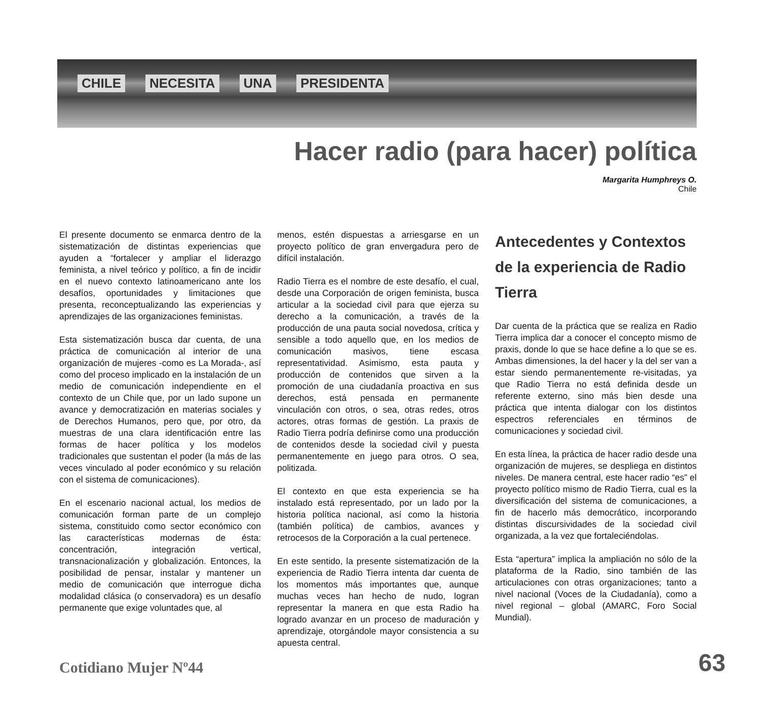CHILE NECESITA UNA PRESIDENTA
Hacer radio (para hacer) política
Margarita Humphreys O.
Chile
El presente documento se enmarca dentro de la sistematización de distintas experiencias que ayuden a “fortalecer y ampliar el liderazgo feminista, a nivel teórico y político, a fin de incidir en el nuevo contexto latinoamericano ante los desafíos, oportunidades y limitaciones que presenta, reconceptualizando las experiencias y aprendizajes de las organizaciones feministas.
Esta sistematización busca dar cuenta, de una práctica de comunicación al interior de una organización de mujeres -como es La Morada-, así como del proceso implicado en la instalación de un medio de comunicación independiente en el contexto de un Chile que, por un lado supone un avance y democratización en materias sociales y de Derechos Humanos, pero que, por otro, da muestras de una clara identificación entre las formas de hacer política y los modelos tradicionales que sustentan el poder (la más de las veces vinculado al poder económico y su relación con el sistema de comunicaciones).
En el escenario nacional actual, los medios de comunicación forman parte de un complejo sistema, constituido como sector económico con las características modernas de ésta: concentración, integración vertical, transnacionalización y globalización. Entonces, la posibilidad de pensar, instalar y mantener un medio de comunicación que interrogue dicha modalidad clásica (o conservadora) es un desafío permanente que exige voluntades que, al
menos, estén dispuestas a arriesgarse en un proyecto político de gran envergadura pero de difícil instalación.
Radio Tierra es el nombre de este desafío, el cual, desde una Corporación de origen feminista, busca articular a la sociedad civil para que ejerza su derecho a la comunicación, a través de la producción de una pauta social novedosa, crítica y sensible a todo aquello que, en los medios de comunicación masivos, tiene escasa representatividad. Asimismo, esta pauta y producción de contenidos que sirven a la promoción de una ciudadanía proactiva en sus derechos, está pensada en permanente vinculación con otros, o sea, otras redes, otros actores, otras formas de gestión. La praxis de Radio Tierra podría definirse como una producción de contenidos desde la sociedad civil y puesta permanentemente en juego para otros. O sea, politizada.
El contexto en que esta experiencia se ha instalado está representado, por un lado por la historia política nacional, así como la historia (también política) de cambios, avances y retrocesos de la Corporación a la cual pertenece.
En este sentido, la presente sistematización de la experiencia de Radio Tierra intenta dar cuenta de los momentos más importantes que, aunque muchas veces han hecho de nudo, logran representar la manera en que esta Radio ha logrado avanzar en un proceso de maduración y aprendizaje, otorgándole mayor consistencia a su apuesta central.
Antecedentes y Contextos de la experiencia de Radio Tierra
Dar cuenta de la práctica que se realiza en Radio Tierra implica dar a conocer el concepto mismo de praxis, donde lo que se hace define a lo que se es. Ambas dimensiones, la del hacer y la del ser van a estar siendo permanentemente re-visitadas, ya que Radio Tierra no está definida desde un referente externo, sino más bien desde una práctica que intenta dialogar con los distintos espectros referenciales en términos de comunicaciones y sociedad civil.
En esta línea, la práctica de hacer radio desde una organización de mujeres, se despliega en distintos niveles. De manera central, este hacer radio “es” el proyecto político mismo de Radio Tierra, cual es la diversificación del sistema de comunicaciones, a fin de hacerlo más democrático, incorporando distintas discursividades de la sociedad civil organizada, a la vez que fortaleciéndolas.
Esta “apertura” implica la ampliación no sólo de la plataforma de la Radio, sino también de las articulaciones con otras organizaciones; tanto a nivel nacional (Voces de la Ciudadanía), como a nivel regional – global (AMARC, Foro Social Mundial).
Cotidiano Mujer Nº44 63